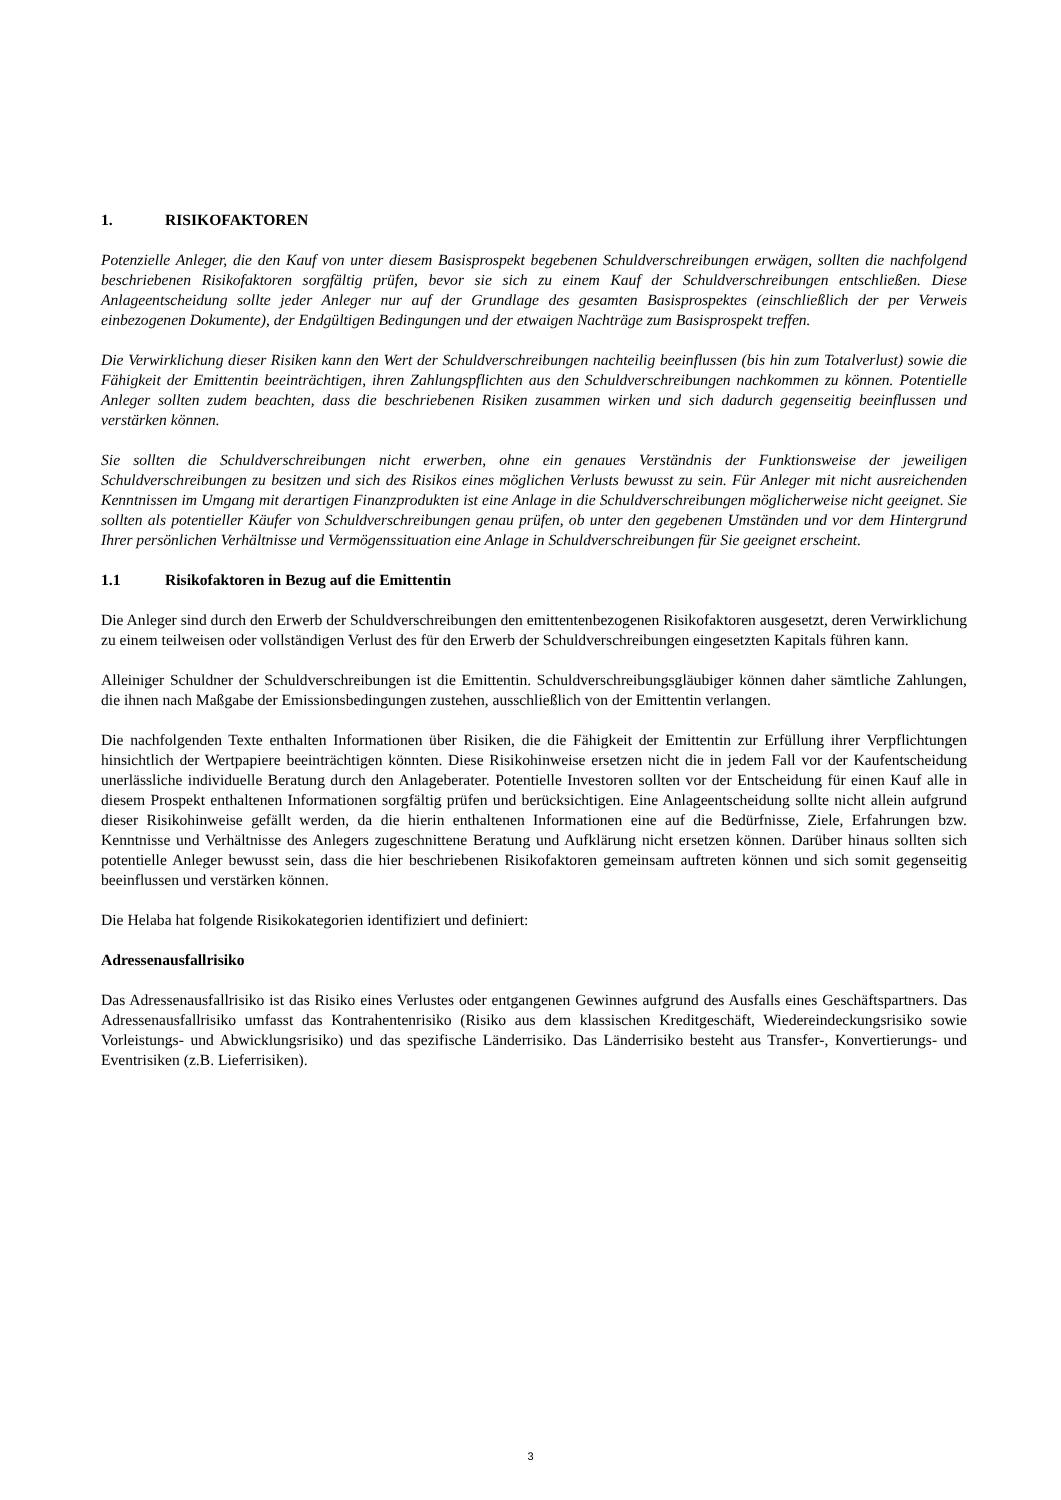1. RISIKOFAKTOREN
Potenzielle Anleger, die den Kauf von unter diesem Basisprospekt begebenen Schuldverschreibungen erwägen, sollten die nachfolgend beschriebenen Risikofaktoren sorgfältig prüfen, bevor sie sich zu einem Kauf der Schuldverschreibungen entschließen. Diese Anlageentscheidung sollte jeder Anleger nur auf der Grundlage des gesamten Basisprospektes (einschließlich der per Verweis einbezogenen Dokumente), der Endgültigen Bedingungen und der etwaigen Nachträge zum Basisprospekt treffen.
Die Verwirklichung dieser Risiken kann den Wert der Schuldverschreibungen nachteilig beeinflussen (bis hin zum Totalverlust) sowie die Fähigkeit der Emittentin beeinträchtigen, ihren Zahlungspflichten aus den Schuldverschreibungen nachkommen zu können. Potentielle Anleger sollten zudem beachten, dass die beschriebenen Risiken zusammen wirken und sich dadurch gegenseitig beeinflussen und verstärken können.
Sie sollten die Schuldverschreibungen nicht erwerben, ohne ein genaues Verständnis der Funktionsweise der jeweiligen Schuldverschreibungen zu besitzen und sich des Risikos eines möglichen Verlusts bewusst zu sein. Für Anleger mit nicht ausreichenden Kenntnissen im Umgang mit derartigen Finanzprodukten ist eine Anlage in die Schuldverschreibungen möglicherweise nicht geeignet. Sie sollten als potentieller Käufer von Schuldverschreibungen genau prüfen, ob unter den gegebenen Umständen und vor dem Hintergrund Ihrer persönlichen Verhältnisse und Vermögenssituation eine Anlage in Schuldverschreibungen für Sie geeignet erscheint.
1.1 Risikofaktoren in Bezug auf die Emittentin
Die Anleger sind durch den Erwerb der Schuldverschreibungen den emittentenbezogenen Risikofaktoren ausgesetzt, deren Verwirklichung zu einem teilweisen oder vollständigen Verlust des für den Erwerb der Schuldverschreibungen eingesetzten Kapitals führen kann.
Alleiniger Schuldner der Schuldverschreibungen ist die Emittentin. Schuldverschreibungsgläubiger können daher sämtliche Zahlungen, die ihnen nach Maßgabe der Emissionsbedingungen zustehen, ausschließlich von der Emittentin verlangen.
Die nachfolgenden Texte enthalten Informationen über Risiken, die die Fähigkeit der Emittentin zur Erfüllung ihrer Verpflichtungen hinsichtlich der Wertpapiere beeinträchtigen könnten. Diese Risikohinweise ersetzen nicht die in jedem Fall vor der Kaufentscheidung unerlässliche individuelle Beratung durch den Anlageberater. Potentielle Investoren sollten vor der Entscheidung für einen Kauf alle in diesem Prospekt enthaltenen Informationen sorgfältig prüfen und berücksichtigen. Eine Anlageentscheidung sollte nicht allein aufgrund dieser Risikohinweise gefällt werden, da die hierin enthaltenen Informationen eine auf die Bedürfnisse, Ziele, Erfahrungen bzw. Kenntnisse und Verhältnisse des Anlegers zugeschnittene Beratung und Aufklärung nicht ersetzen können. Darüber hinaus sollten sich potentielle Anleger bewusst sein, dass die hier beschriebenen Risikofaktoren gemeinsam auftreten können und sich somit gegenseitig beeinflussen und verstärken können.
Die Helaba hat folgende Risikokategorien identifiziert und definiert:
Adressenausfallrisiko
Das Adressenausfallrisiko ist das Risiko eines Verlustes oder entgangenen Gewinnes aufgrund des Ausfalls eines Geschäftspartners. Das Adressenausfallrisiko umfasst das Kontrahentenrisiko (Risiko aus dem klassischen Kreditgeschäft, Wiedereindeckungsrisiko sowie Vorleistungs- und Abwicklungsrisiko) und das spezifische Länderrisiko. Das Länderrisiko besteht aus Transfer-, Konvertierungs- und Eventrisiken (z.B. Lieferrisiken).
3